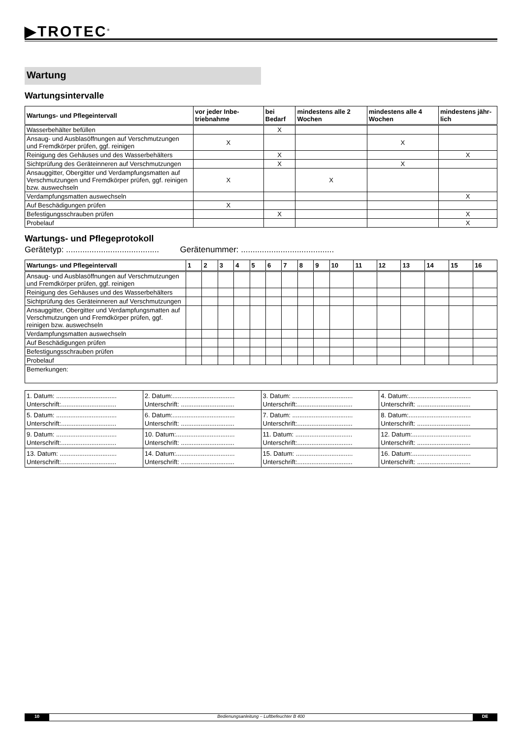▶TROTEC<sup>®</sup>
Wartung
Wartungsintervalle
| Wartungs- und Pflegeintervall | vor jeder Inbe-triebnahme | bei Bedarf | mindestens alle 2 Wochen | mindestens alle 4 Wochen | mindestens jähr-lich |
| --- | --- | --- | --- | --- | --- |
| Wasserbehälter befüllen | | X | | | |
| Ansaug- und Ausblasöffnungen auf Verschmutzungen und Fremdkörper prüfen, ggf. reinigen | X | | | X | |
| Reinigung des Gehäuses und des Wasserbehälters | | X | | | X |
| Sichtprüfung des Geräteinneren auf Verschmutzungen | | X | | X | |
| Ansauggitter, Obergitter und Verdampfungsmatten auf Verschmutzungen und Fremdkörper prüfen, ggf. reinigen bzw. auswechseln | X | | X | | |
| Verdampfungsmatten auswechseln | | | | | X |
| Auf Beschädigungen prüfen | X | | | | |
| Befestigungsschrauben prüfen | | X | | | X |
| Probelauf | | | | | X |
Wartungs- und Pflegeprotokoll
Gerätetyp: ........................................ Gerätenummer: ........................................
| Wartungs- und Pflegeintervall | 1 | 2 | 3 | 4 | 5 | 6 | 7 | 8 | 9 | 10 | 11 | 12 | 13 | 14 | 15 | 16 |
| --- | --- | --- | --- | --- | --- | --- | --- | --- | --- | --- | --- | --- | --- | --- | --- | --- |
| Ansaug- und Ausblasöffnungen auf Verschmutzungen und Fremdkörper prüfen, ggf. reinigen | | | | | | | | | | | | | | | | |
| Reinigung des Gehäuses und des Wasserbehälters | | | | | | | | | | | | | | | | |
| Sichtprüfung des Geräteinneren auf Verschmutzungen | | | | | | | | | | | | | | | | |
| Ansauggitter, Obergitter und Verdampfungsmatten auf Verschmutzungen und Fremdkörper prüfen, ggf. reinigen bzw. auswechseln | | | | | | | | | | | | | | | | |
| Verdampfungsmatten auswechseln | | | | | | | | | | | | | | | | |
| Auf Beschädigungen prüfen | | | | | | | | | | | | | | | | |
| Befestigungsschrauben prüfen | | | | | | | | | | | | | | | | |
| Probelauf | | | | | | | | | | | | | | | | |
| Bemerkungen: | | | | | | | | | | | | | | | | |
| 1. Datum: .................................. Unterschrift:............................... | 2. Datum:................................... Unterschrift: .............................. | 3. Datum: .................................. Unterschrift:............................... | 4. Datum:................................... Unterschrift: .............................. |
| 5. Datum: .................................. Unterschrift:............................... | 6. Datum:................................... Unterschrift: .............................. | 7. Datum: .................................. Unterschrift:............................... | 8. Datum:................................... Unterschrift: .............................. |
| 9. Datum: .................................. Unterschrift:............................... | 10. Datum:................................. Unterschrift: .............................. | 11. Datum: ................................ Unterschrift:............................... | 12. Datum:................................. Unterschrift: .............................. |
| 13. Datum: ................................ Unterschrift:............................... | 14. Datum:................................. Unterschrift: .............................. | 15. Datum: ................................ Unterschrift:............................... | 16. Datum:................................. Unterschrift: .............................. |
10 Bedienungsanleitung – Luftbefeuchter B 400 DE